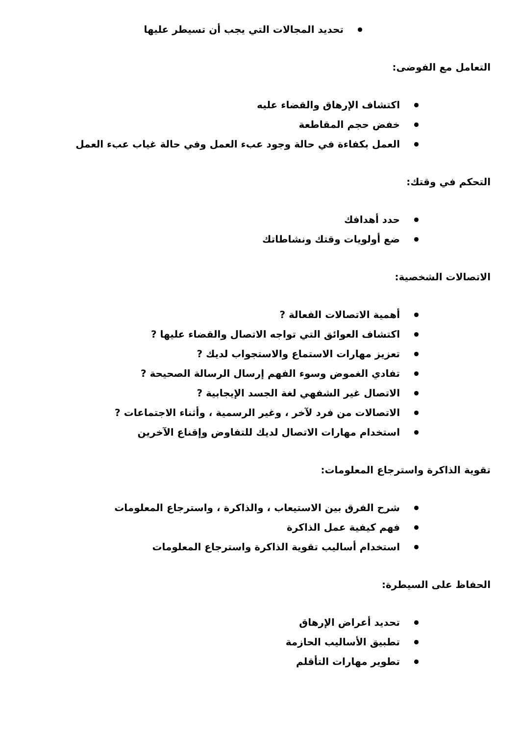تحديد المجالات التي يجب أن تسيطر عليها
التعامل مع الفوضى:
اكتشاف الإرهاق والقضاء عليه
خفض حجم المقاطعة
العمل بكفاءة في حالة وجود عبء العمل وفي حالة غياب عبء العمل
التحكم في وقتك:
حدد أهدافك
ضع أولويات وقتك ونشاطاتك
الاتصالات الشخصية:
أهمية الاتصالات الفعالة ?
اكتشاف العوائق التي تواجه الاتصال والقضاء عليها ?
تعزيز مهارات الاستماع والاستجواب لديك ?
تفادي الغموض وسوء الفهم إرسال الرسالة الصحيحة ?
الاتصال غير الشفهي لغة الجسد الإيجابية ?
الاتصالات من فرد لآخر ، وغير الرسمية ، وأثناء الاجتماعات ?
استخدام مهارات الاتصال لديك للتفاوض وإقناع الآخرين
تقوية الذاكرة واسترجاع المعلومات:
شرح الفرق بين الاستيعاب ، والذاكرة ، واسترجاع المعلومات
فهم كيفية عمل الذاكرة
استخدام أساليب تقوية الذاكرة واسترجاع المعلومات
الحفاظ على السيطرة:
تحديد أعراض الإرهاق
تطبيق الأساليب الحازمة
تطوير مهارات التأقلم